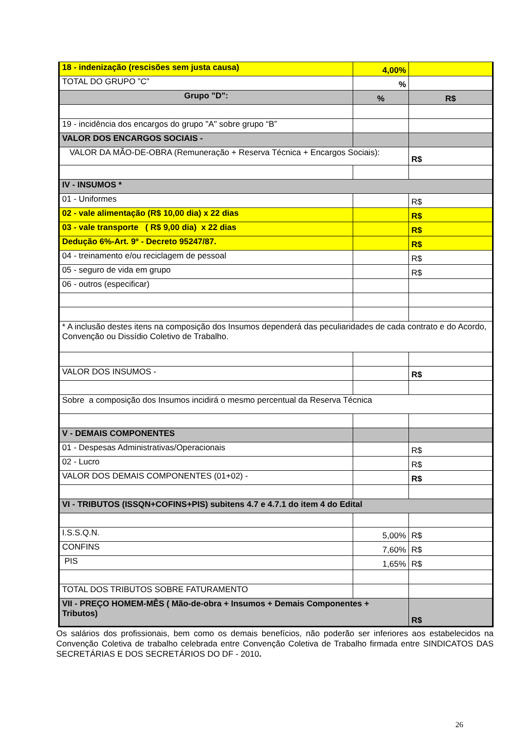| 18 - indenização (rescisões sem justa causa) | 4,00% | |
| TOTAL DO GRUPO ”C” | % | |
| Grupo "D": | % | R$ |
| 19 - incidência dos encargos do grupo "A" sobre grupo “B” | | |
| VALOR DOS ENCARGOS SOCIAIS - | | |
| VALOR DA MÃO-DE-OBRA (Remuneração + Reserva Técnica + Encargos Sociais): | | R$ |
| IV - INSUMOS * | | |
| 01 - Uniformes | | R$ |
| 02 - vale alimentação (R$ 10,00 dia) x 22 dias | | R$ |
| 03 - vale transporte ( R$ 9,00 dia) x 22 dias | | R$ |
| Dedução 6%-Art. 9º - Decreto 95247/87. | | R$ |
| 04 - treinamento e/ou reciclagem de pessoal | | R$ |
| 05 - seguro de vida em grupo | | R$ |
| 06 - outros (especificar) | | |
| * A inclusão destes itens na composição dos Insumos dependerá das peculiaridades de cada contrato e do Acordo, Convenção ou Dissídio Coletivo de Trabalho. | | |
| VALOR DOS INSUMOS - | | R$ |
| Sobre a composição dos Insumos incidirá o mesmo percentual da Reserva Técnica | | |
| V - DEMAIS COMPONENTES | | |
| 01 - Despesas Administrativas/Operacionais | | R$ |
| 02 - Lucro | | R$ |
| VALOR DOS DEMAIS COMPONENTES (01+02) - | | R$ |
| VI - TRIBUTOS (ISSQN+COFINS+PIS) subitens 4.7 e 4.7.1 do item 4 do Edital | | |
| I.S.S.Q.N. | 5,00% | R$ |
| CONFINS | 7,60% | R$ |
| PIS | 1,65% | R$ |
| TOTAL DOS TRIBUTOS SOBRE FATURAMENTO | | |
| VII - PREÇO HOMEM-MÊS ( Mão-de-obra + Insumos + Demais Componentes + Tributos) | | R$ |
Os salários dos profissionais, bem como os demais benefícios, não poderão ser inferiores aos estabelecidos na Convenção Coletiva de trabalho celebrada entre Convenção Coletiva de Trabalho firmada entre SINDICATOS DAS SECRETÁRIAS E DOS SECRETÁRIOS DO DF - 2010.
26